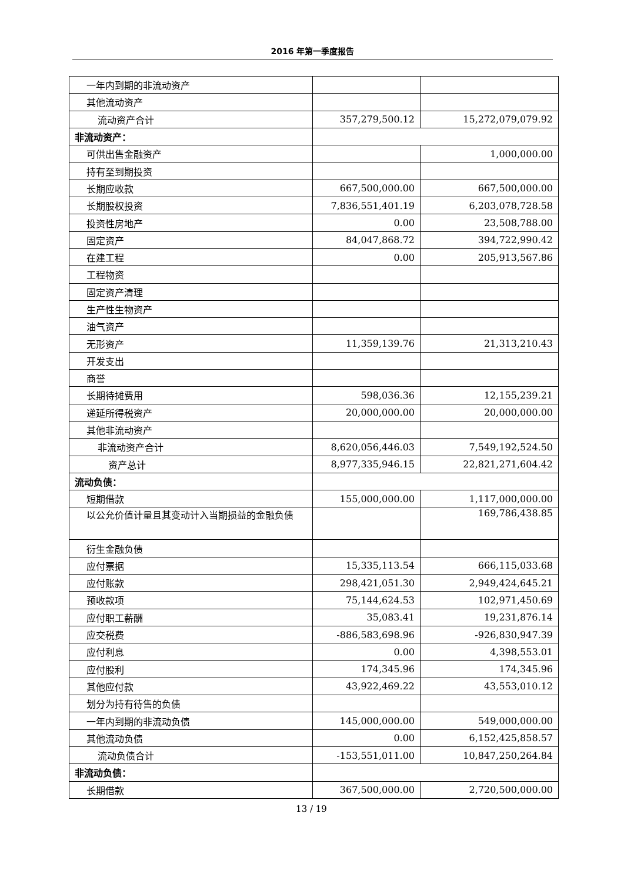2016 年第一季度报告
| 一年内到期的非流动资产 | | |
| 其他流动资产 | | |
| 流动资产合计 | 357,279,500.12 | 15,272,079,079.92 |
| 非流动资产： | | |
| 可供出售金融资产 | | 1,000,000.00 |
| 持有至到期投资 | | |
| 长期应收款 | 667,500,000.00 | 667,500,000.00 |
| 长期股权投资 | 7,836,551,401.19 | 6,203,078,728.58 |
| 投资性房地产 | 0.00 | 23,508,788.00 |
| 固定资产 | 84,047,868.72 | 394,722,990.42 |
| 在建工程 | 0.00 | 205,913,567.86 |
| 工程物资 | | |
| 固定资产清理 | | |
| 生产性生物资产 | | |
| 油气资产 | | |
| 无形资产 | 11,359,139.76 | 21,313,210.43 |
| 开发支出 | | |
| 商誉 | | |
| 长期待摊费用 | 598,036.36 | 12,155,239.21 |
| 递延所得税资产 | 20,000,000.00 | 20,000,000.00 |
| 其他非流动资产 | | |
| 非流动资产合计 | 8,620,056,446.03 | 7,549,192,524.50 |
| 资产总计 | 8,977,335,946.15 | 22,821,271,604.42 |
| 流动负债： | | |
| 短期借款 | 155,000,000.00 | 1,117,000,000.00 |
| 以公允价值计量且其变动计入当期损益的金融负债 | | 169,786,438.85 |
| 衍生金融负债 | | |
| 应付票据 | 15,335,113.54 | 666,115,033.68 |
| 应付账款 | 298,421,051.30 | 2,949,424,645.21 |
| 预收款项 | 75,144,624.53 | 102,971,450.69 |
| 应付职工薪酬 | 35,083.41 | 19,231,876.14 |
| 应交税费 | -886,583,698.96 | -926,830,947.39 |
| 应付利息 | 0.00 | 4,398,553.01 |
| 应付股利 | 174,345.96 | 174,345.96 |
| 其他应付款 | 43,922,469.22 | 43,553,010.12 |
| 划分为持有待售的负债 | | |
| 一年内到期的非流动负债 | 145,000,000.00 | 549,000,000.00 |
| 其他流动负债 | 0.00 | 6,152,425,858.57 |
| 流动负债合计 | -153,551,011.00 | 10,847,250,264.84 |
| 非流动负债： | | |
| 长期借款 | 367,500,000.00 | 2,720,500,000.00 |
13 / 19